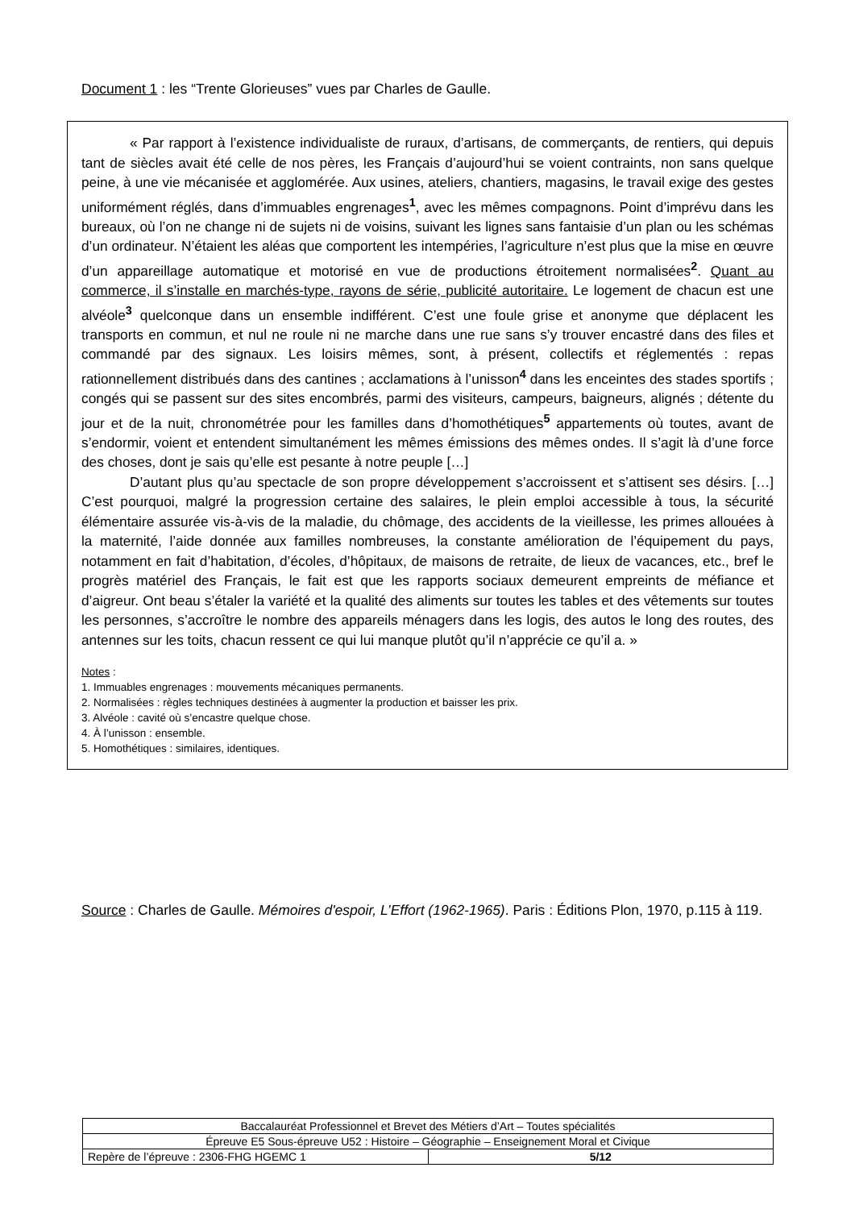Document 1 : les “Trente Glorieuses” vues par Charles de Gaulle.
« Par rapport à l’existence individualiste de ruraux, d’artisans, de commerçants, de rentiers, qui depuis tant de siècles avait été celle de nos pères, les Français d’aujourd’hui se voient contraints, non sans quelque peine, à une vie mécanisée et agglomérée. Aux usines, ateliers, chantiers, magasins, le travail exige des gestes uniformément réglés, dans d’immuables engrenages<sup>1</sup>, avec les mêmes compagnons. Point d’imprévu dans les bureaux, où l’on ne change ni de sujets ni de voisins, suivant les lignes sans fantaisie d’un plan ou les schémas d’un ordinateur. N’étaient les aléas que comportent les intempéries, l’agriculture n’est plus que la mise en œuvre d’un appareillage automatique et motorisé en vue de productions étroitement normalisées<sup>2</sup>. Quant au commerce, il s’installe en marchés-type, rayons de série, publicité autoritaire. Le logement de chacun est une alvéole<sup>3</sup> quelconque dans un ensemble indifférent. C’est une foule grise et anonyme que déplacent les transports en commun, et nul ne roule ni ne marche dans une rue sans s’y trouver encastré dans des files et commandé par des signaux. Les loisirs mêmes, sont, à présent, collectifs et réglementés : repas rationnellement distribués dans des cantines ; acclamations à l’unisson<sup>4</sup> dans les enceintes des stades sportifs ; congés qui se passent sur des sites encombrés, parmi des visiteurs, campeurs, baigneurs, alignés ; détente du jour et de la nuit, chronométrée pour les familles dans d’homothétiques<sup>5</sup> appartements où toutes, avant de s’endormir, voient et entendent simultanément les mêmes émissions des mêmes ondes. Il s’agit là d’une force des choses, dont je sais qu’elle est pesante à notre peuple […]
D’autant plus qu’au spectacle de son propre développement s’accroissent et s’attisent ses désirs. […] C’est pourquoi, malgré la progression certaine des salaires, le plein emploi accessible à tous, la sécurité élémentaire assurée vis-à-vis de la maladie, du chômage, des accidents de la vieillesse, les primes allouées à la maternité, l’aide donnée aux familles nombreuses, la constante amélioration de l’équipement du pays, notamment en fait d’habitation, d’écoles, d’hôpitaux, de maisons de retraite, de lieux de vacances, etc., bref le progrès matériel des Français, le fait est que les rapports sociaux demeurent empreints de méfiance et d’aigreur. Ont beau s’étaler la variété et la qualité des aliments sur toutes les tables et des vêtements sur toutes les personnes, s’accroître le nombre des appareils ménagers dans les logis, des autos le long des routes, des antennes sur les toits, chacun ressent ce qui lui manque plutôt qu’il n’apprécie ce qu’il a. »
Notes :
1. Immuables engrenages : mouvements mécaniques permanents.
2. Normalisées : règles techniques destinées à augmenter la production et baisser les prix.
3. Alvéole : cavité où s’encastre quelque chose.
4. À l’unisson : ensemble.
5. Homothétiques : similaires, identiques.
Source : Charles de Gaulle. Mémoires d'espoir, L’Effort (1962-1965). Paris : Éditions Plon, 1970, p.115 à 119.
| Baccalauréat Professionnel et Brevet des Métiers d’Art – Toutes spécialités | |
| Épreuve E5 Sous-épreuve U52 : Histoire – Géographie – Enseignement Moral et Civique | |
| Repère de l’épreuve : 2306-FHG HGEMC 1 | 5/12 |